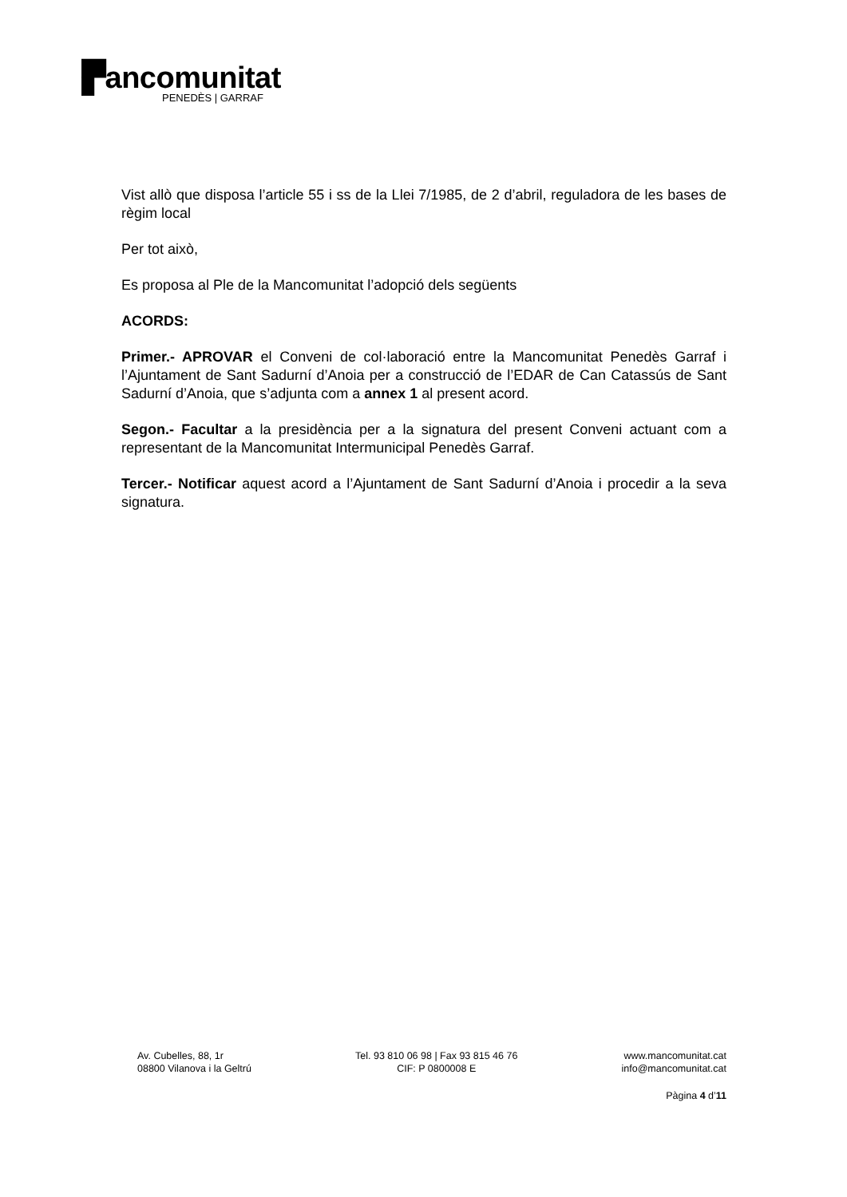▛ancomunitat
PENEDÈS | GARRAF
Vist allò que disposa l’article 55 i ss de la Llei 7/1985, de 2 d’abril, reguladora de les bases de règim local
Per tot això,
Es proposa al Ple de la Mancomunitat l’adopció dels següents
ACORDS:
Primer.- APROVAR el Conveni de col·laboració entre la Mancomunitat Penedès Garraf i l’Ajuntament de Sant Sadurní d’Anoia per a construcció de l’EDAR de Can Catassús de Sant Sadurní d’Anoia, que s’adjunta com a annex 1 al present acord.
Segon.- Facultar a la presidència per a la signatura del present Conveni actuant com a representant de la Mancomunitat Intermunicipal Penedès Garraf.
Tercer.- Notificar aquest acord a l’Ajuntament de Sant Sadurní d’Anoia i procedir a la seva signatura.
Av. Cubelles, 88, 1r
08800 Vilanova i la Geltrú
Tel. 93 810 06 98 | Fax 93 815 46 76
CIF: P 0800008 E
www.mancomunitat.cat
info@mancomunitat.cat
Pàgina 4 d’11